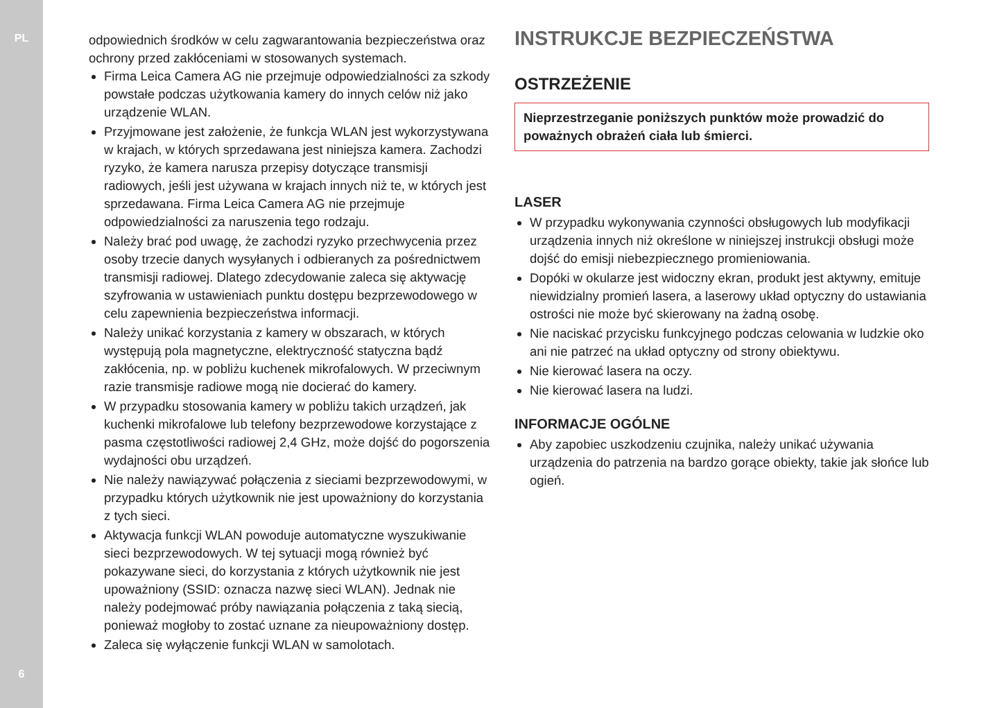PL
6
odpowiednich środków w celu zagwarantowania bezpieczeństwa oraz ochrony przed zakłóceniami w stosowanych systemach.
Firma Leica Camera AG nie przejmuje odpowiedzialności za szkody powstałe podczas użytkowania kamery do innych celów niż jako urządzenie WLAN.
Przyjmowane jest założenie, że funkcja WLAN jest wykorzystywana w krajach, w których sprzedawana jest niniejsza kamera. Zachodzi ryzyko, że kamera narusza przepisy dotyczące transmisji radiowych, jeśli jest używana w krajach innych niż te, w których jest sprzedawana. Firma Leica Camera AG nie przejmuje odpowiedzialności za naruszenia tego rodzaju.
Należy brać pod uwagę, że zachodzi ryzyko przechwycenia przez osoby trzecie danych wysyłanych i odbieranych za pośrednictwem transmisji radiowej. Dlatego zdecydowanie zaleca się aktywację szyfrowania w ustawieniach punktu dostępu bezprzewodowego w celu zapewnienia bezpieczeństwa informacji.
Należy unikać korzystania z kamery w obszarach, w których występują pola magnetyczne, elektryczność statyczna bądź zakłócenia, np. w pobliżu kuchenek mikrofalowych. W przeciwnym razie transmisje radiowe mogą nie docierać do kamery.
W przypadku stosowania kamery w pobliżu takich urządzeń, jak kuchenki mikrofalowe lub telefony bezprzewodowe korzystające z pasma częstotliwości radiowej 2,4 GHz, może dojść do pogorszenia wydajności obu urządzeń.
Nie należy nawiązywać połączenia z sieciami bezprzewodowymi, w przypadku których użytkownik nie jest upoważniony do korzystania z tych sieci.
Aktywacja funkcji WLAN powoduje automatyczne wyszukiwanie sieci bezprzewodowych. W tej sytuacji mogą również być pokazywane sieci, do korzystania z których użytkownik nie jest upoważniony (SSID: oznacza nazwę sieci WLAN). Jednak nie należy podejmować próby nawiązania połączenia z taką siecią, ponieważ mogłoby to zostać uznane za nieupoważniony dostęp.
Zaleca się wyłączenie funkcji WLAN w samolotach.
INSTRUKCJE BEZPIECZEŃSTWA
OSTRZEŻENIE
Nieprzestrzeganie poniższych punktów może prowadzić do poważnych obrażeń ciała lub śmierci.
LASER
W przypadku wykonywania czynności obsługowych lub modyfikacji urządzenia innych niż określone w niniejszej instrukcji obsługi może dojść do emisji niebezpiecznego promieniowania.
Dopóki w okularze jest widoczny ekran, produkt jest aktywny, emituje niewidzialny promień lasera, a laserowy układ optyczny do ustawiania ostrości nie może być skierowany na żadną osobę.
Nie naciskać przycisku funkcyjnego podczas celowania w ludzkie oko ani nie patrzeć na układ optyczny od strony obiektywu.
Nie kierować lasera na oczy.
Nie kierować lasera na ludzi.
INFORMACJE OGÓLNE
Aby zapobiec uszkodzeniu czujnika, należy unikać używania urządzenia do patrzenia na bardzo gorące obiekty, takie jak słońce lub ogień.